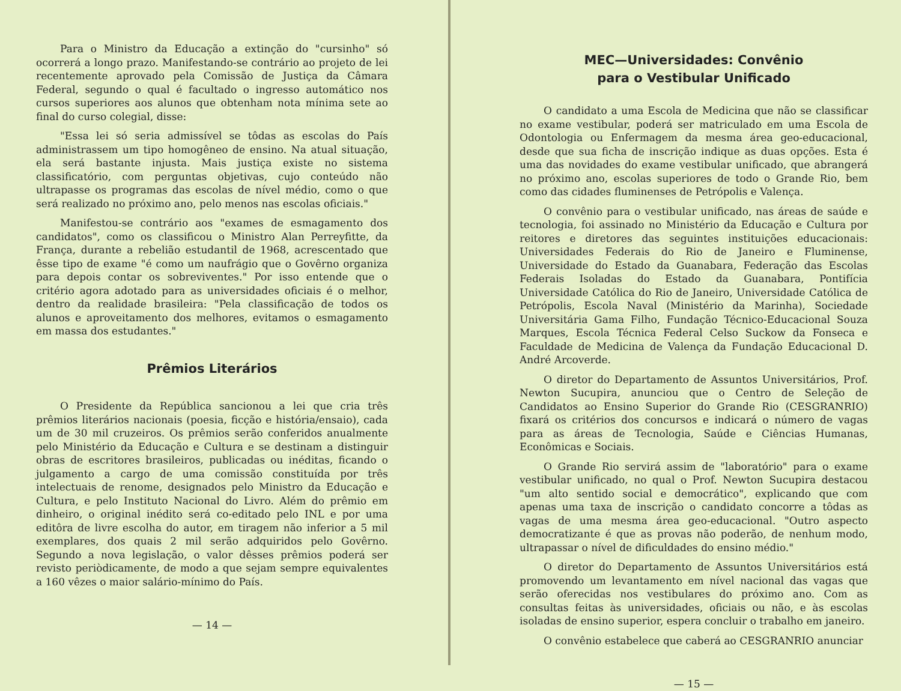Para o Ministro da Educação a extinção do "cursinho" só ocorrerá a longo prazo. Manifestando-se contrário ao projeto de lei recentemente aprovado pela Comissão de Justiça da Câmara Federal, segundo o qual é facultado o ingresso automático nos cursos superiores aos alunos que obtenham nota mínima sete ao final do curso colegial, disse:
"Essa lei só seria admissível se tôdas as escolas do País administrassem um tipo homogêneo de ensino. Na atual situação, ela será bastante injusta. Mais justiça existe no sistema classificatório, com perguntas objetivas, cujo conteúdo não ultrapasse os programas das escolas de nível médio, como o que será realizado no próximo ano, pelo menos nas escolas oficiais."
Manifestou-se contrário aos "exames de esmagamento dos candidatos", como os classificou o Ministro Alan Perreyfitte, da França, durante a rebelião estudantil de 1968, acrescentado que êsse tipo de exame "é como um naufrágio que o Govêrno organiza para depois contar os sobreviventes." Por isso entende que o critério agora adotado para as universidades oficiais é o melhor, dentro da realidade brasileira: "Pela classificação de todos os alunos e aproveitamento dos melhores, evitamos o esmagamento em massa dos estudantes."
Prêmios Literários
O Presidente da República sancionou a lei que cria três prêmios literários nacionais (poesia, ficção e história/ensaio), cada um de 30 mil cruzeiros. Os prêmios serão conferidos anualmente pelo Ministério da Educação e Cultura e se destinam a distinguir obras de escritores brasileiros, publicadas ou inéditas, ficando o julgamento a cargo de uma comissão constituída por três intelectuais de renome, designados pelo Ministro da Educação e Cultura, e pelo Instituto Nacional do Livro. Além do prêmio em dinheiro, o original inédito será co-editado pelo INL e por uma editôra de livre escolha do autor, em tiragem não inferior a 5 mil exemplares, dos quais 2 mil serão adquiridos pelo Govêrno. Segundo a nova legislação, o valor dêsses prêmios poderá ser revisto periòdicamente, de modo a que sejam sempre equivalentes a 160 vêzes o maior salário-mínimo do País.
— 14 —
MEC—Universidades: Convênio
para o Vestibular Unificado
O candidato a uma Escola de Medicina que não se classificar no exame vestibular, poderá ser matriculado em uma Escola de Odontologia ou Enfermagem da mesma área geo-educacional, desde que sua ficha de inscrição indique as duas opções. Esta é uma das novidades do exame vestibular unificado, que abrangerá no próximo ano, escolas superiores de todo o Grande Rio, bem como das cidades fluminenses de Petrópolis e Valença.
O convênio para o vestibular unificado, nas áreas de saúde e tecnologia, foi assinado no Ministério da Educação e Cultura por reitores e diretores das seguintes instituições educacionais: Universidades Federais do Rio de Janeiro e Fluminense, Universidade do Estado da Guanabara, Federação das Escolas Federais Isoladas do Estado da Guanabara, Pontifícia Universidade Católica do Rio de Janeiro, Universidade Católica de Petrópolis, Escola Naval (Ministério da Marinha), Sociedade Universitária Gama Filho, Fundação Técnico-Educacional Souza Marques, Escola Técnica Federal Celso Suckow da Fonseca e Faculdade de Medicina de Valença da Fundação Educacional D. André Arcoverde.
O diretor do Departamento de Assuntos Universitários, Prof. Newton Sucupira, anunciou que o Centro de Seleção de Candidatos ao Ensino Superior do Grande Rio (CESGRANRIO) fixará os critérios dos concursos e indicará o número de vagas para as áreas de Tecnologia, Saúde e Ciências Humanas, Econômicas e Sociais.
O Grande Rio servirá assim de "laboratório" para o exame vestibular unificado, no qual o Prof. Newton Sucupira destacou "um alto sentido social e democrático", explicando que com apenas uma taxa de inscrição o candidato concorre a tôdas as vagas de uma mesma área geo-educacional. "Outro aspecto democratizante é que as provas não poderão, de nenhum modo, ultrapassar o nível de dificuldades do ensino médio."
O diretor do Departamento de Assuntos Universitários está promovendo um levantamento em nível nacional das vagas que serão oferecidas nos vestibulares do próximo ano. Com as consultas feitas às universidades, oficiais ou não, e às escolas isoladas de ensino superior, espera concluir o trabalho em janeiro.
O convênio estabelece que caberá ao CESGRANRIO anunciar
— 15 —